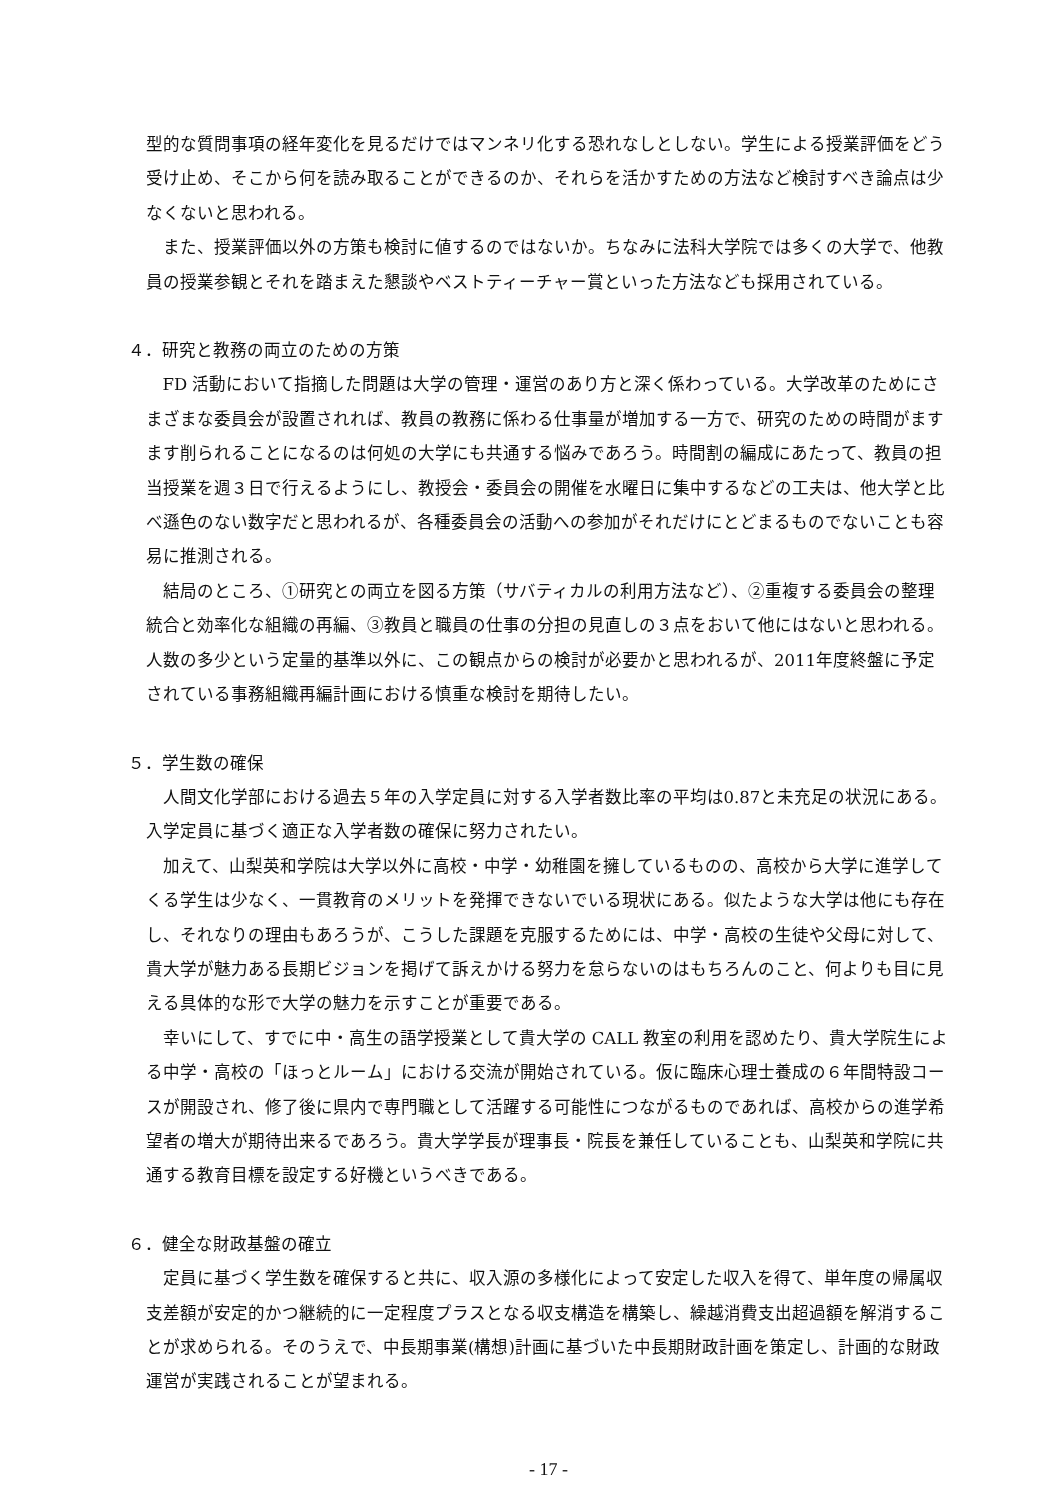型的な質問事項の経年変化を見るだけではマンネリ化する恐れなしとしない。学生による授業評価をどう受け止め、そこから何を読み取ることができるのか、それらを活かすための方法など検討すべき論点は少なくないと思われる。
また、授業評価以外の方策も検討に値するのではないか。ちなみに法科大学院では多くの大学で、他教員の授業参観とそれを踏まえた懇談やベストティーチャー賞といった方法なども採用されている。
４．研究と教務の両立のための方策
FD 活動において指摘した問題は大学の管理・運営のあり方と深く係わっている。大学改革のためにさまざまな委員会が設置されれば、教員の教務に係わる仕事量が増加する一方で、研究のための時間がますます削られることになるのは何処の大学にも共通する悩みであろう。時間割の編成にあたって、教員の担当授業を週３日で行えるようにし、教授会・委員会の開催を水曜日に集中するなどの工夫は、他大学と比べ遜色のない数字だと思われるが、各種委員会の活動への参加がそれだけにとどまるものでないことも容易に推測される。
結局のところ、①研究との両立を図る方策（サバティカルの利用方法など）、②重複する委員会の整理統合と効率化な組織の再編、③教員と職員の仕事の分担の見直しの３点をおいて他にはないと思われる。人数の多少という定量的基準以外に、この観点からの検討が必要かと思われるが、2011年度終盤に予定されている事務組織再編計画における慎重な検討を期待したい。
５．学生数の確保
人間文化学部における過去５年の入学定員に対する入学者数比率の平均は0.87と未充足の状況にある。入学定員に基づく適正な入学者数の確保に努力されたい。
加えて、山梨英和学院は大学以外に高校・中学・幼稚園を擁しているものの、高校から大学に進学してくる学生は少なく、一貫教育のメリットを発揮できないでいる現状にある。似たような大学は他にも存在し、それなりの理由もあろうが、こうした課題を克服するためには、中学・高校の生徒や父母に対して、貴大学が魅力ある長期ビジョンを掲げて訴えかける努力を怠らないのはもちろんのこと、何よりも目に見える具体的な形で大学の魅力を示すことが重要である。
幸いにして、すでに中・高生の語学授業として貴大学の CALL 教室の利用を認めたり、貴大学院生による中学・高校の「ほっとルーム」における交流が開始されている。仮に臨床心理士養成の６年間特設コースが開設され、修了後に県内で専門職として活躍する可能性につながるものであれば、高校からの進学希望者の増大が期待出来るであろう。貴大学学長が理事長・院長を兼任していることも、山梨英和学院に共通する教育目標を設定する好機というべきである。
６．健全な財政基盤の確立
定員に基づく学生数を確保すると共に、収入源の多様化によって安定した収入を得て、単年度の帰属収支差額が安定的かつ継続的に一定程度プラスとなる収支構造を構築し、繰越消費支出超過額を解消することが求められる。そのうえで、中長期事業(構想)計画に基づいた中長期財政計画を策定し、計画的な財政運営が実践されることが望まれる。
- 17 -